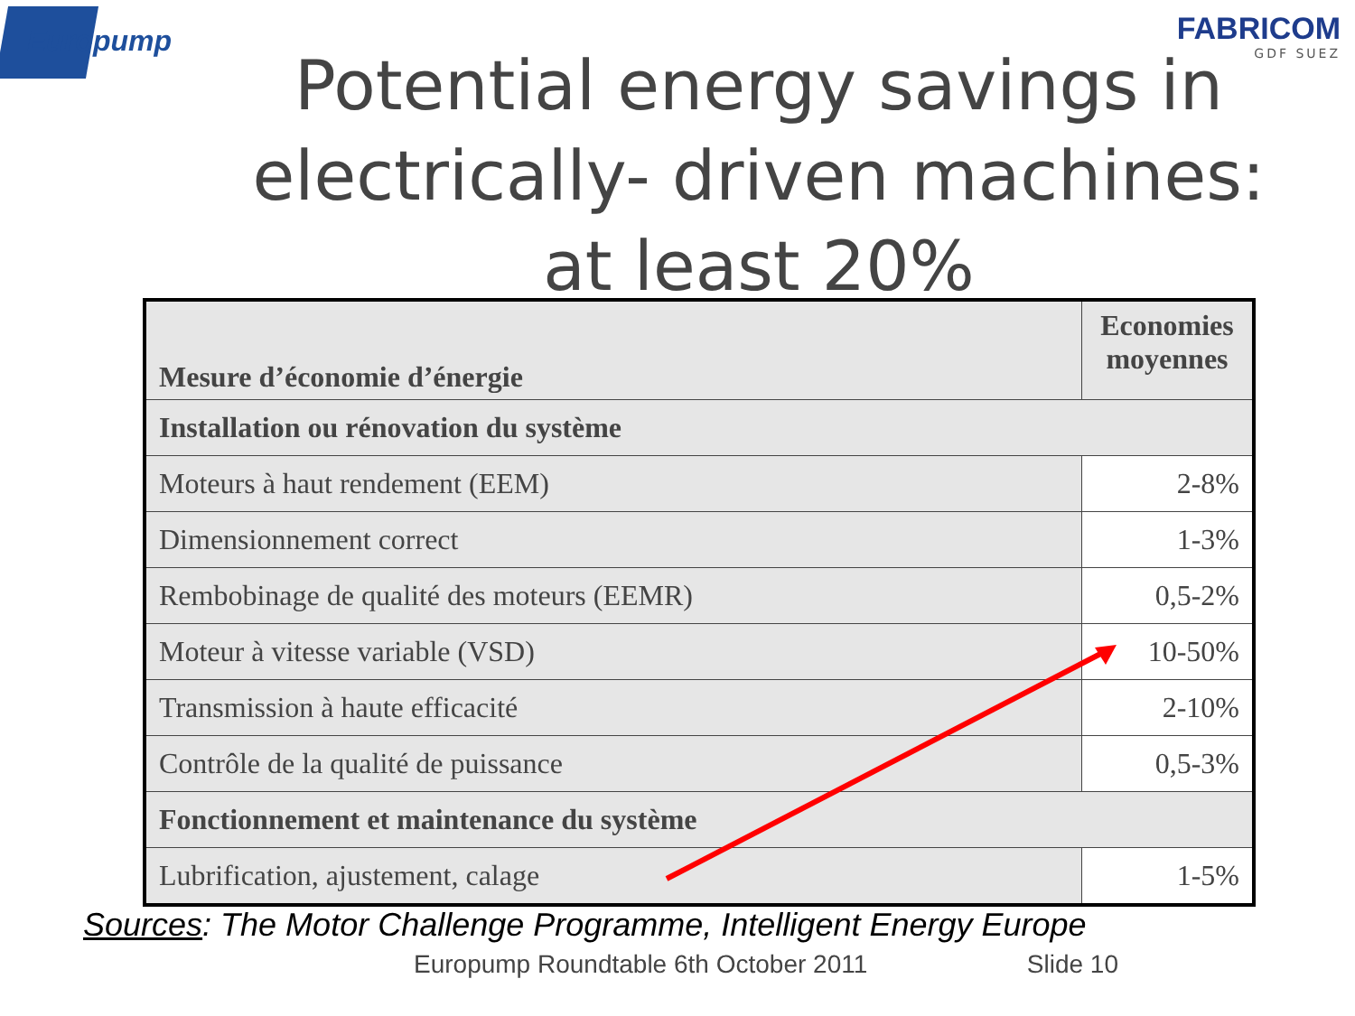Europump FABRICOM
GDF SUEZ
Potential energy savings in electrically- driven machines: at least 20%
| Mesure d’économie d’énergie | Economies moyennes |
| --- | --- |
| Installation ou rénovation du système | |
| Moteurs à haut rendement (EEM) | 2-8% |
| Dimensionnement correct | 1-3% |
| Rembobinage de qualité des moteurs (EEMR) | 0,5-2% |
| Moteur à vitesse variable (VSD) | 10-50% |
| Transmission à haute efficacité | 2-10% |
| Contrôle de la qualité de puissance | 0,5-3% |
| Fonctionnement et maintenance du système | |
| Lubrification, ajustement, calage | 1-5% |
Sources: The Motor Challenge Programme, Intelligent Energy Europe
Europump Roundtable 6th October 2011 Slide 10